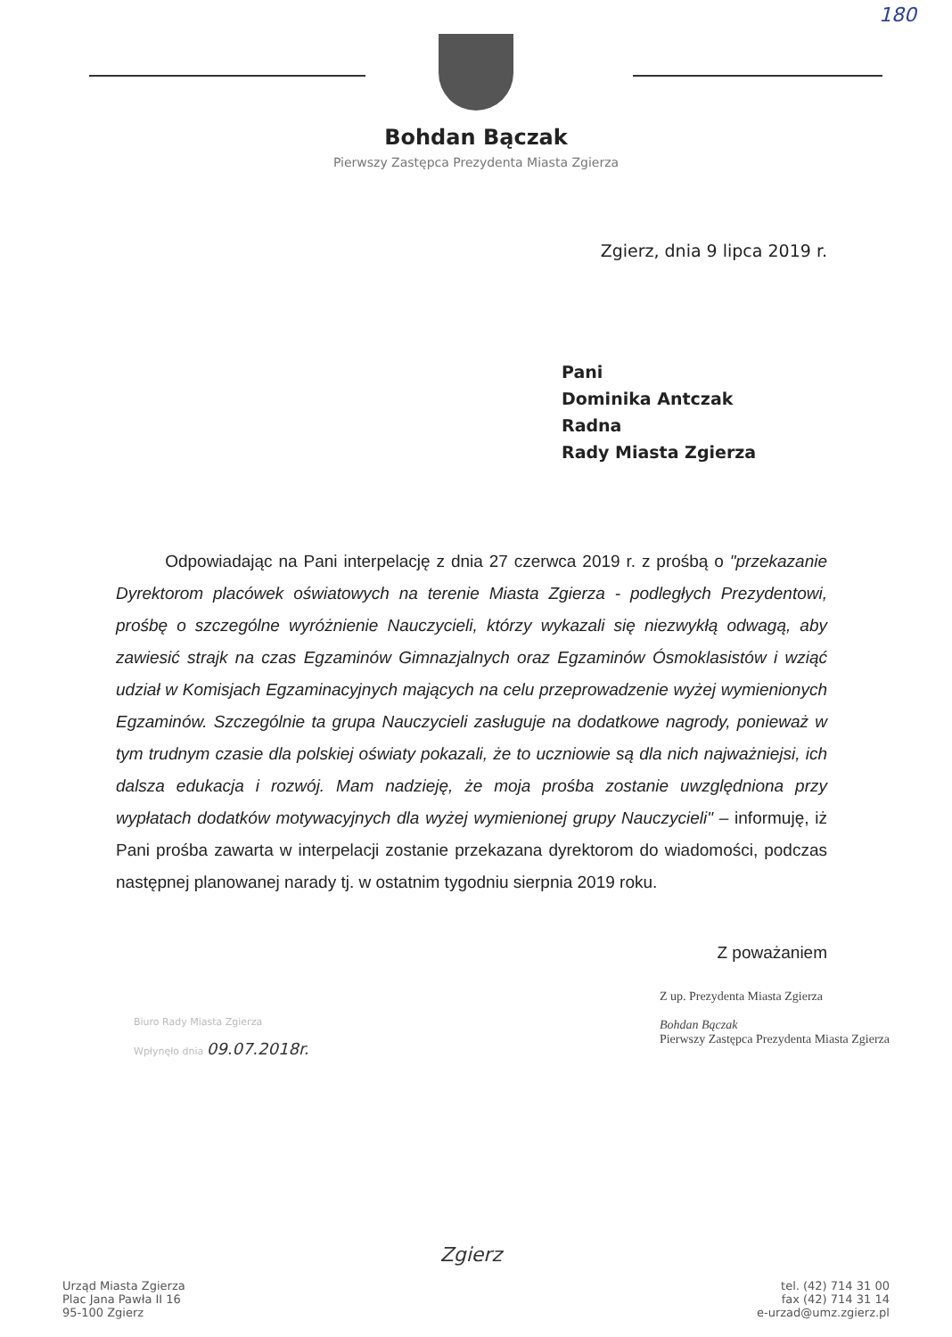180
Bohdan Bączak
Pierwszy Zastępca Prezydenta Miasta Zgierza
Zgierz, dnia 9 lipca 2019 r.
Pani
Dominika Antczak
Radna
Rady Miasta Zgierza
Odpowiadając na Pani interpelację z dnia 27 czerwca 2019 r. z prośbą o "przekazanie Dyrektorom placówek oświatowych na terenie Miasta Zgierza - podległych Prezydentowi, prośbę o szczególne wyróżnienie Nauczycieli, którzy wykazali się niezwykłą odwagą, aby zawiesić strajk na czas Egzaminów Gimnazjalnych oraz Egzaminów Ósmoklasistów i wziąć udział w Komisjach Egzaminacyjnych mających na celu przeprowadzenie wyżej wymienionych Egzaminów. Szczególnie ta grupa Nauczycieli zasługuje na dodatkowe nagrody, ponieważ w tym trudnym czasie dla polskiej oświaty pokazali, że to uczniowie są dla nich najważniejsi, ich dalsza edukacja i rozwój. Mam nadzieję, że moja prośba zostanie uwzględniona przy wypłatach dodatków motywacyjnych dla wyżej wymienionej grupy Nauczycieli" – informuję, iż Pani prośba zawarta w interpelacji zostanie przekazana dyrektorom do wiadomości, podczas następnej planowanej narady tj. w ostatnim tygodniu sierpnia 2019 roku.
Z poważaniem
Biuro Rady Miasta Zgierza
Wpłynęło dnia 09.07.2018r.
Z up. Prezydenta Miasta Zgierza
Bohdan Bączak
Pierwszy Zastępca Prezydenta Miasta Zgierza
Urząd Miasta Zgierza
Plac Jana Pawła II 16
95-100 Zgierz
Zgierz
tel. (42) 714 31 00
fax (42) 714 31 14
e-urzad@umz.zgierz.pl